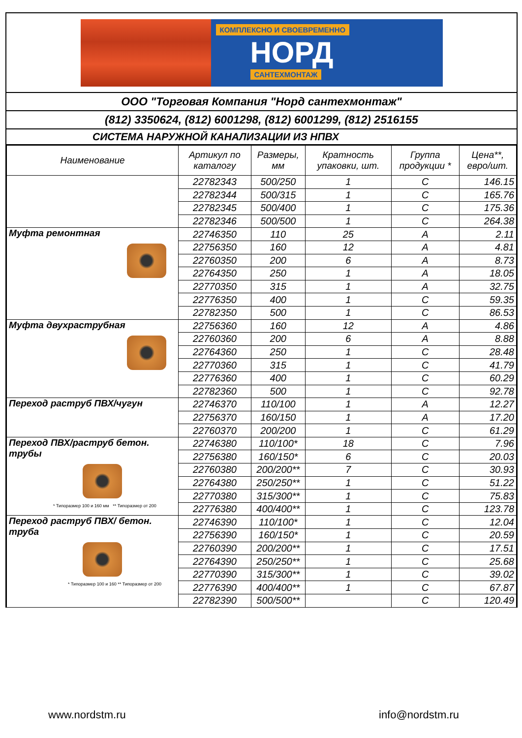КОМПЛЕКСНО И СВОЕВРЕМЕННО
НОРД
САНТЕХМОНТАЖ
ООО "Торговая Компания "Норд сантехмонтаж"
(812) 3350624, (812) 6001298, (812) 6001299, (812) 2516155
СИСТЕМА НАРУЖНОЙ КАНАЛИЗАЦИИ ИЗ НПВХ
| Наименование | Артикул по каталогу | Размеры, мм | Кратность упаковки, шт. | Группа продукции * | Цена**, евро/шт. |
| --- | --- | --- | --- | --- | --- |
| | 22782343 | 500/250 | 1 | C | 146.15 |
| | 22782344 | 500/315 | 1 | C | 165.76 |
| | 22782345 | 500/400 | 1 | C | 175.36 |
| | 22782346 | 500/500 | 1 | C | 264.38 |
| Муфта ремонтная | 22746350 | 110 | 25 | A | 2.11 |
| | 22756350 | 160 | 12 | A | 4.81 |
| | 22760350 | 200 | 6 | A | 8.73 |
| | 22764350 | 250 | 1 | A | 18.05 |
| | 22770350 | 315 | 1 | A | 32.75 |
| | 22776350 | 400 | 1 | C | 59.35 |
| | 22782350 | 500 | 1 | C | 86.53 |
| Муфта двухраструбная | 22756360 | 160 | 12 | A | 4.86 |
| | 22760360 | 200 | 6 | A | 8.88 |
| | 22764360 | 250 | 1 | C | 28.48 |
| | 22770360 | 315 | 1 | C | 41.79 |
| | 22776360 | 400 | 1 | C | 60.29 |
| | 22782360 | 500 | 1 | C | 92.78 |
| Переход раструб ПВХ/чугун | 22746370 | 110/100 | 1 | A | 12.27 |
| | 22756370 | 160/150 | 1 | A | 17.20 |
| | 22760370 | 200/200 | 1 | C | 61.29 |
| Переход ПВХ/раструб бетон. трубы * Типоразмер 100 и 160 мм ** Типоразмер от 200 | 22746380 | 110/100* | 18 | C | 7.96 |
| | 22756380 | 160/150* | 6 | C | 20.03 |
| | 22760380 | 200/200** | 7 | C | 30.93 |
| | 22764380 | 250/250** | 1 | C | 51.22 |
| | 22770380 | 315/300** | 1 | C | 75.83 |
| | 22776380 | 400/400** | 1 | C | 123.78 |
| Переход раструб ПВХ/ бетон. труба * Типоразмер 100 и 160 ** Типоразмер от 200 | 22746390 | 110/100* | 1 | C | 12.04 |
| | 22756390 | 160/150* | 1 | C | 20.59 |
| | 22760390 | 200/200** | 1 | C | 17.51 |
| | 22764390 | 250/250** | 1 | C | 25.68 |
| | 22770390 | 315/300** | 1 | C | 39.02 |
| | 22776390 | 400/400** | 1 | C | 67.87 |
| | 22782390 | 500/500** | | C | 120.49 |
www.nordstm.ru info@nordstm.ru